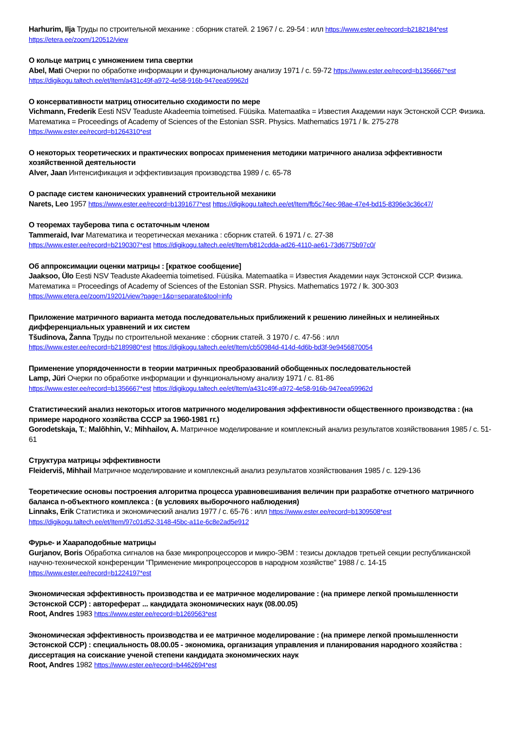Harhurim, Ilja Труды по строительной механике : сборник статей. 2 1967 / с. 29-54 : илл https://www.ester.ee/record=b2182184*est
https://etera.ee/zoom/120512/view
О кольце матриц с умножением типа свертки
Abel, Mati Очерки по обработке информации и функциональному анализу 1971 / с. 59-72 https://www.ester.ee/record=b1356667*est
https://digikogu.taltech.ee/et/Item/a431c49f-a972-4e58-916b-947eea59962d
О консервативности матриц относительно сходимости по мере
Vichmann, Frederik Eesti NSV Teaduste Akadeemia toimetised. Füüsika. Matemaatika = Известия Академии наук Эстонской ССР. Физика. Математика = Proceedings of Academy of Sciences of the Estonian SSR. Physics. Mathematics 1971 / lk. 275-278
https://www.ester.ee/record=b1264310*est
О некоторых теоретических и практических вопросах применения методики матричного анализа эффективности хозяйственной деятельности
Alver, Jaan Интенсификация и эффективизация производства 1989 / с. 65-78
О распаде систем канонических уравнений строительной механики
Narets, Leo 1957 https://www.ester.ee/record=b1391677*est https://digikogu.taltech.ee/et/Item/fb5c74ec-98ae-47e4-bd15-8396e3c36c47/
О теоремах тауберова типа с остаточным членом
Tammeraid, Ivar Математика и теоретическая механика : сборник статей. 6 1971 / с. 27-38
https://www.ester.ee/record=b2190307*est https://digikogu.taltech.ee/et/Item/b812cdda-ad26-4110-ae61-73d6775b97c0/
Об аппроксимации оценки матрицы : [краткое сообщение]
Jaaksoo, Ülo Eesti NSV Teaduste Akadeemia toimetised. Füüsika. Matemaatika = Известия Академии наук Эстонской ССР. Физика. Математика = Proceedings of Academy of Sciences of the Estonian SSR. Physics. Mathematics 1972 / lk. 300-303
https://www.etera.ee/zoom/19201/view?page=1&p=separate&tool=info
Приложение матричного варианта метода последовательных приближений к решению линейных и нелинейных дифференциальных уравнений и их систем
Tšudinova, Žanna Труды по строительной механике : сборник статей. 3 1970 / с. 47-56 : илл
https://www.ester.ee/record=b2189980*est https://digikogu.taltech.ee/et/Item/cb50984d-414d-4d6b-bd3f-9e9456870054
Применение упорядоченности в теории матричных преобразований обобщенных последовательностей
Lamp, Jüri Очерки по обработке информации и функциональному анализу 1971 / с. 81-86
https://www.ester.ee/record=b1356667*est https://digikogu.taltech.ee/et/Item/a431c49f-a972-4e58-916b-947eea59962d
Статистический анализ некоторых итогов матричного моделирования эффективности общественного производства : (на примере народного хозяйства СССР за 1960-1981 гг.)
Gorodetskaja, T.; Malõhhin, V.; Mihhailov, A. Матричное моделирование и комплексный анализ результатов хозяйствования 1985 / с. 51-61
Структура матрицы эффективности
Fleiderviš, Mihhail Матричное моделирование и комплексный анализ результатов хозяйствования 1985 / с. 129-136
Теоретические основы построения алгоритма процесса уравновешивания величин при разработке отчетного матричного баланса n-объектного комплекса : (в условиях выборочного наблюдения)
Linnaks, Erik Статистика и экономический анализ 1977 / с. 65-76 : илл https://www.ester.ee/record=b1309508*est
https://digikogu.taltech.ee/et/Item/97c01d52-3148-45bc-a11e-6c8e2ad5e912
Фурье- и Хаараподобные матрицы
Gurjanov, Boris Обработка сигналов на базе микропроцессоров и микро-ЭВМ : тезисы докладов третьей секции республиканской научно-технической конференции "Применение микропроцессоров в народном хозяйстве" 1988 / с. 14-15
https://www.ester.ee/record=b1224197*est
Экономическая эффективность производства и ее матричное моделирование : (на примере легкой промышленности Эстонской ССР) : автореферат ... кандидата экономических наук (08.00.05)
Root, Andres 1983 https://www.ester.ee/record=b1269563*est
Экономическая эффективность производства и ее матричное моделирование : (на примере легкой промышленности Эстонской ССР) : специальность 08.00.05 - экономика, организация управления и планирования народного хозяйства : диссертация на соискание ученой степени кандидата экономических наук
Root, Andres 1982 https://www.ester.ee/record=b4462694*est